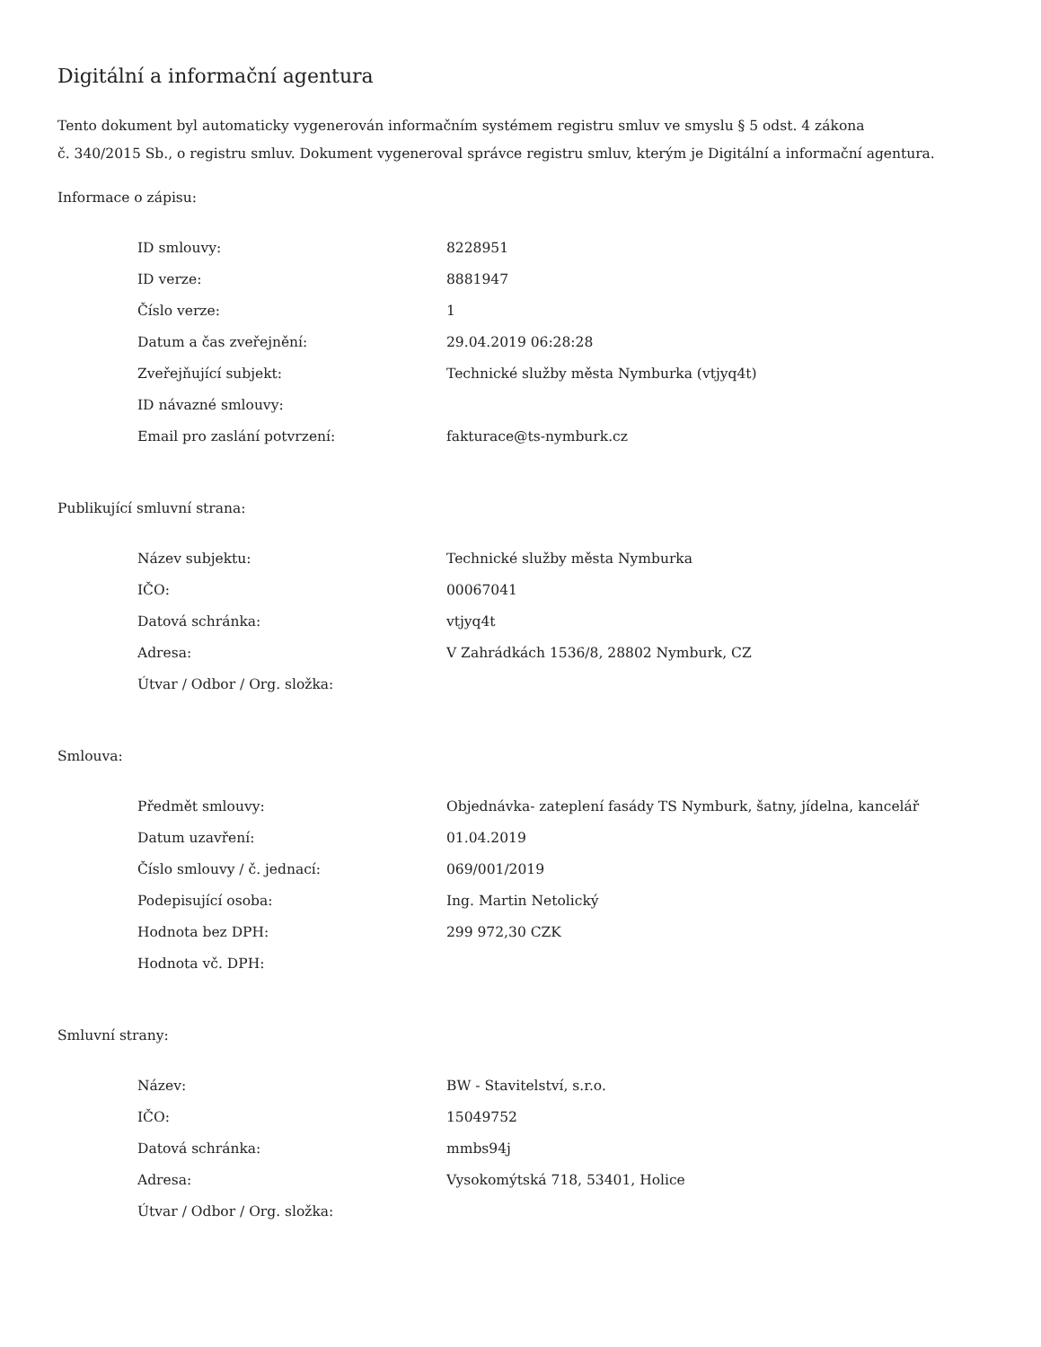Digitální a informační agentura
Tento dokument byl automaticky vygenerován informačním systémem registru smluv ve smyslu § 5 odst. 4 zákona
č. 340/2015 Sb., o registru smluv. Dokument vygeneroval správce registru smluv, kterým je Digitální a informační agentura.
Informace o zápisu:
| ID smlouvy: | 8228951 |
| ID verze: | 8881947 |
| Číslo verze: | 1 |
| Datum a čas zveřejnění: | 29.04.2019 06:28:28 |
| Zveřejňující subjekt: | Technické služby města Nymburka (vtjyq4t) |
| ID návazné smlouvy: | |
| Email pro zaslání potvrzení: | fakturace@ts-nymburk.cz |
Publikující smluvní strana:
| Název subjektu: | Technické služby města Nymburka |
| IČO: | 00067041 |
| Datová schránka: | vtjyq4t |
| Adresa: | V Zahrádkách 1536/8, 28802 Nymburk, CZ |
| Útvar / Odbor / Org. složka: | |
Smlouva:
| Předmět smlouvy: | Objednávka- zateplení fasády TS Nymburk, šatny, jídelna, kancelář |
| Datum uzavření: | 01.04.2019 |
| Číslo smlouvy / č. jednací: | 069/001/2019 |
| Podepisující osoba: | Ing. Martin Netolický |
| Hodnota bez DPH: | 299 972,30 CZK |
| Hodnota vč. DPH: | |
Smluvní strany:
| Název: | BW - Stavitelství, s.r.o. |
| IČO: | 15049752 |
| Datová schránka: | mmbs94j |
| Adresa: | Vysokomýtská 718, 53401, Holice |
| Útvar / Odbor / Org. složka: | |